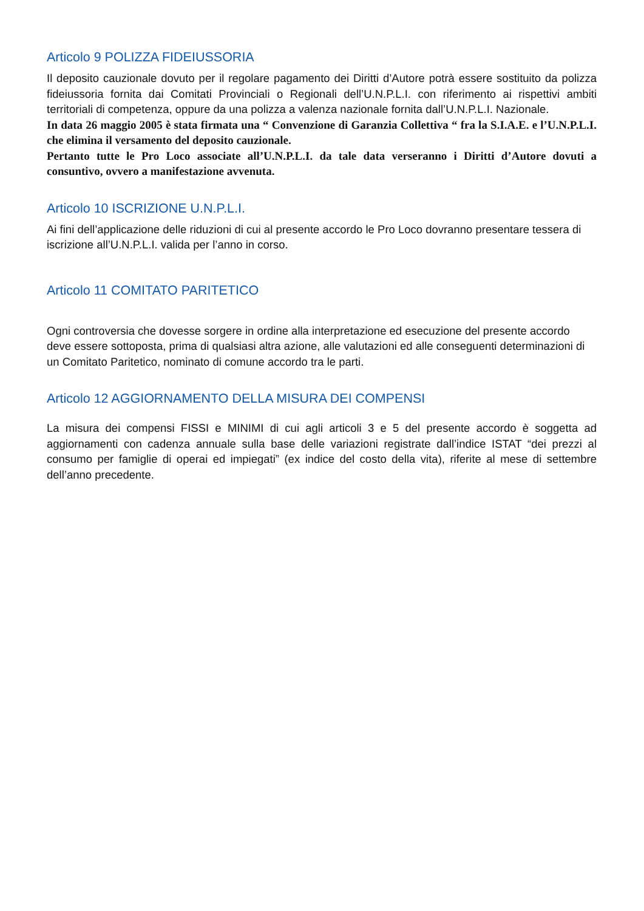Articolo 9 POLIZZA FIDEIUSSORIA
Il deposito cauzionale dovuto per il regolare pagamento dei Diritti d’Autore potrà essere sostituito da polizza fideiussoria fornita dai Comitati Provinciali o Regionali dell’U.N.P.L.I. con riferimento ai rispettivi ambiti territoriali di competenza, oppure da una polizza a valenza nazionale fornita dall’U.N.P.L.I. Nazionale.
In data 26 maggio 2005 è stata firmata una “ Convenzione di Garanzia Collettiva “ fra la S.I.A.E. e l’U.N.P.L.I. che elimina il versamento del deposito cauzionale.
Pertanto tutte le Pro Loco associate all’U.N.P.L.I. da tale data verseranno i Diritti d’Autore dovuti a consuntivo, ovvero a manifestazione avvenuta.
Articolo 10 ISCRIZIONE U.N.P.L.I.
Ai fini dell’applicazione delle riduzioni di cui al presente accordo le Pro Loco dovranno presentare tessera di iscrizione all’U.N.P.L.I. valida per l’anno in corso.
Articolo 11 COMITATO PARITETICO
Ogni controversia che dovesse sorgere in ordine alla interpretazione ed esecuzione del presente accordo deve essere sottoposta, prima di qualsiasi altra azione, alle valutazioni ed alle conseguenti determinazioni di un Comitato Paritetico, nominato di comune accordo tra le parti.
Articolo 12 AGGIORNAMENTO DELLA MISURA DEI COMPENSI
La misura dei compensi FISSI e MINIMI di cui agli articoli 3 e 5 del presente accordo è soggetta ad aggiornamenti con cadenza annuale sulla base delle variazioni registrate dall’indice ISTAT “dei prezzi al consumo per famiglie di operai ed impiegati” (ex indice del costo della vita), riferite al mese di settembre dell’anno precedente.